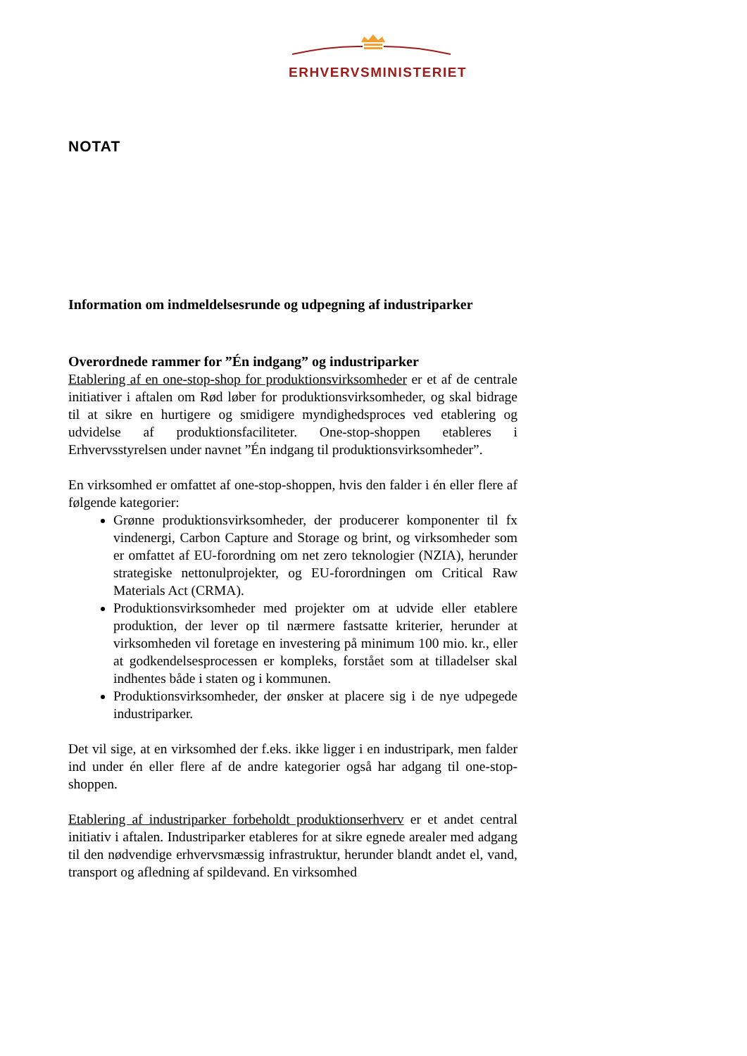ERHVERVSMINISTERIET
NOTAT
Information om indmeldelsesrunde og udpegning af industriparker
Overordnede rammer for ”Én indgang” og industriparker
Etablering af en one-stop-shop for produktionsvirksomheder er et af de centrale initiativer i aftalen om Rød løber for produktionsvirksomheder, og skal bidrage til at sikre en hurtigere og smidigere myndighedsproces ved etablering og udvidelse af produktionsfaciliteter. One-stop-shoppen etableres i Erhvervsstyrelsen under navnet ”Én indgang til produktionsvirksomheder”.
En virksomhed er omfattet af one-stop-shoppen, hvis den falder i én eller flere af følgende kategorier:
Grønne produktionsvirksomheder, der producerer komponenter til fx vindenergi, Carbon Capture and Storage og brint, og virksomheder som er omfattet af EU-forordning om net zero teknologier (NZIA), herunder strategiske nettonulprojekter, og EU-forordningen om Critical Raw Materials Act (CRMA).
Produktionsvirksomheder med projekter om at udvide eller etablere produktion, der lever op til nærmere fastsatte kriterier, herunder at virksomheden vil foretage en investering på minimum 100 mio. kr., eller at godkendelsesprocessen er kompleks, forstået som at tilladelser skal indhentes både i staten og i kommunen.
Produktionsvirksomheder, der ønsker at placere sig i de nye udpegede industriparker.
Det vil sige, at en virksomhed der f.eks. ikke ligger i en industripark, men falder ind under én eller flere af de andre kategorier også har adgang til one-stop-shoppen.
Etablering af industriparker forbeholdt produktionserhverv er et andet central initiativ i aftalen. Industriparker etableres for at sikre egnede arealer med adgang til den nødvendige erhvervsmæssig infrastruktur, herunder blandt andet el, vand, transport og afledning af spildevand. En virksomhed